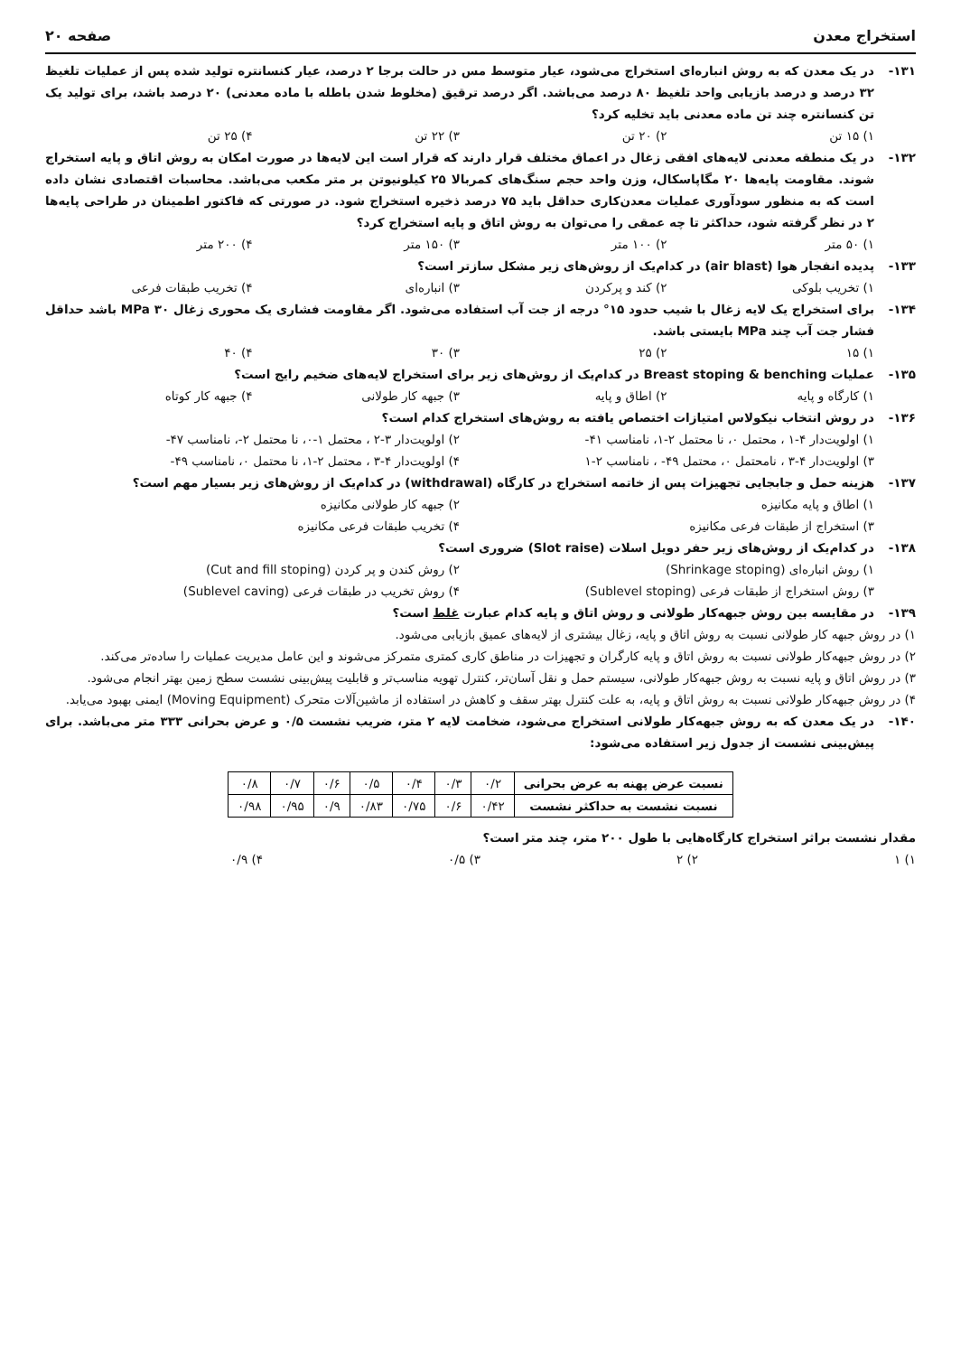استخراج معدن صفحه ۲۰
۱۳۱- در یک معدن که به روش انباره‌ای استخراج می‌شود، عیار متوسط مس در حالت برجا ۲ درصد، عیار کنسانتره تولید شده پس از عملیات تلغیظ ۳۲ درصد و درصد بازیابی واحد تلغیظ ۸۰ درصد می‌باشد. اگر درصد ترقیق (مخلوط شدن باطله با ماده معدنی) ۲۰ درصد باشد، برای تولید یک تن کنسانتره چند تن ماده معدنی باید تخلیه کرد؟
۱) ۱۵ تن ۲) ۲۰ تن ۳) ۲۲ تن ۴) ۲۵ تن
۱۳۲- در یک منطقه معدنی لایه‌های افقی زغال در اعماق مختلف قرار دارند که قرار است این لایه‌ها در صورت امکان به روش اتاق و پایه استخراج شوند. مقاومت پایه‌ها ۲۰ مگاپاسکال، وزن واحد حجم سنگ‌های کمربالا ۲۵ کیلونیوتن بر متر مکعب می‌باشد. محاسبات اقتصادی نشان داده است که به منظور سودآوری عملیات معدن‌کاری حداقل باید ۷۵ درصد ذخیره استخراج شود. در صورتی که فاکتور اطمینان در طراحی پایه‌ها ۲ در نظر گرفته شود، حداکثر تا چه عمقی را می‌توان به روش اتاق و پایه استخراج کرد؟
۱) ۵۰ متر ۲) ۱۰۰ متر ۳) ۱۵۰ متر ۴) ۲۰۰ متر
۱۳۳- پدیده انفجار هوا (air blast) در کدام‌یک از روش‌های زیر مشکل سازتر است؟
۱) تخریب بلوکی ۲) کند و پرکردن ۳) انباره‌ای ۴) تخریب طبقات فرعی
۱۳۴- برای استخراج یک لایه زغال با شیب حدود ۱۵° درجه از جت آب استفاده می‌شود. اگر مقاومت فشاری یک محوری زغال MPa ۳۰ باشد حداقل فشار جت آب چند MPa بایستی باشد.
۱) ۱۵ ۲) ۲۵ ۳) ۳۰ ۴) ۴۰
۱۳۵- عملیات Breast stoping & benching در کدام‌یک از روش‌های زیر برای استخراج لایه‌های ضخیم رایج است؟
۱) کارگاه و پایه ۲) اطاق و پایه ۳) جبهه کار طولانی ۴) جبهه کار کوتاه
۱۳۶- در روش انتخاب نیکولاس امتیازات اختصاص یافته به روش‌های استخراج کدام است؟
۱) اولویت‌دار ۴-۱ ، محتمل ۰، نا محتمل ۲-۱، نامناسب ۴۱- ۲) اولویت‌دار ۳-۲ ، محتمل ۱-۰، نا محتمل ۲-، نامناسب ۴۷- ۳) اولویت‌دار ۴-۳ ، نامحتمل ۰، محتمل ۴۹- ، نامناسب ۲-۱ ۴) اولویت‌دار ۴-۳ ، محتمل ۲-۱، نا محتمل ۰، نامناسب ۴۹-
۱۳۷- هزینه حمل و جابجایی تجهیزات پس از خاتمه استخراج در کارگاه (withdrawal) در کدام‌یک از روش‌های زیر بسیار مهم است؟
۱) اطاق و پایه مکانیزه ۲) جبهه کار طولانی مکانیزه ۳) استخراج از طبقات فرعی مکانیزه ۴) تخریب طبقات فرعی مکانیزه
۱۳۸- در کدام‌یک از روش‌های زیر حفر دویل اسلات (Slot raise) ضروری است؟
۱) روش انباره‌ای (Shrinkage stoping) ۲) روش کندن و پر کردن (Cut and fill stoping) ۳) روش استخراج از طبقات فرعی (Sublevel stoping) ۴) روش تخریب در طبقات فرعی (Sublevel caving)
۱۳۹- در مقایسه بین روش جبهه‌کار طولانی و روش اتاق و پایه کدام عبارت غلط است؟
۱) در روش جبهه کار طولانی نسبت به روش اتاق و پایه، زغال بیشتری از لایه‌های عمیق بازیابی می‌شود.
۲) در روش جبهه‌کار طولانی نسبت به روش اتاق و پایه کارگران و تجهیزات در مناطق کاری کمتری متمرکز می‌شوند و این عامل مدیریت عملیات را ساده‌تر می‌کند.
۳) در روش اتاق و پایه نسبت به روش جبهه‌کار طولانی، سیستم حمل و نقل آسان‌تر، کنترل تهویه مناسب‌تر و قابلیت پیش‌بینی نشست سطح زمین بهتر انجام می‌شود.
۴) در روش جبهه‌کار طولانی نسبت به روش اتاق و پایه، به علت کنترل بهتر سقف و کاهش در استفاده از ماشین‌آلات متحرک (Moving Equipment) ایمنی بهبود می‌یابد.
۱۴۰- در یک معدن که به روش جبهه‌کار طولانی استخراج می‌شود، ضخامت لایه ۲ متر، ضریب نشست ۰/۵ و عرض بحرانی ۳۳۳ متر می‌باشد. برای پیش‌بینی نشست از جدول زیر استفاده می‌شود:
| نسبت عرض پهنه به عرض بحرانی | ۰/۲ | ۰/۳ | ۰/۴ | ۰/۵ | ۰/۶ | ۰/۷ | ۰/۸ |
| نسبت نشست به حداکثر نشست | ۰/۴۲ | ۰/۶ | ۰/۷۵ | ۰/۸۳ | ۰/۹ | ۰/۹۵ | ۰/۹۸ |
مقدار نشست براثر استخراج کارگاه‌هایی با طول ۲۰۰ متر، چند متر است؟
۱) ۱ ۲) ۲ ۳) ۰/۵ ۴) ۰/۹